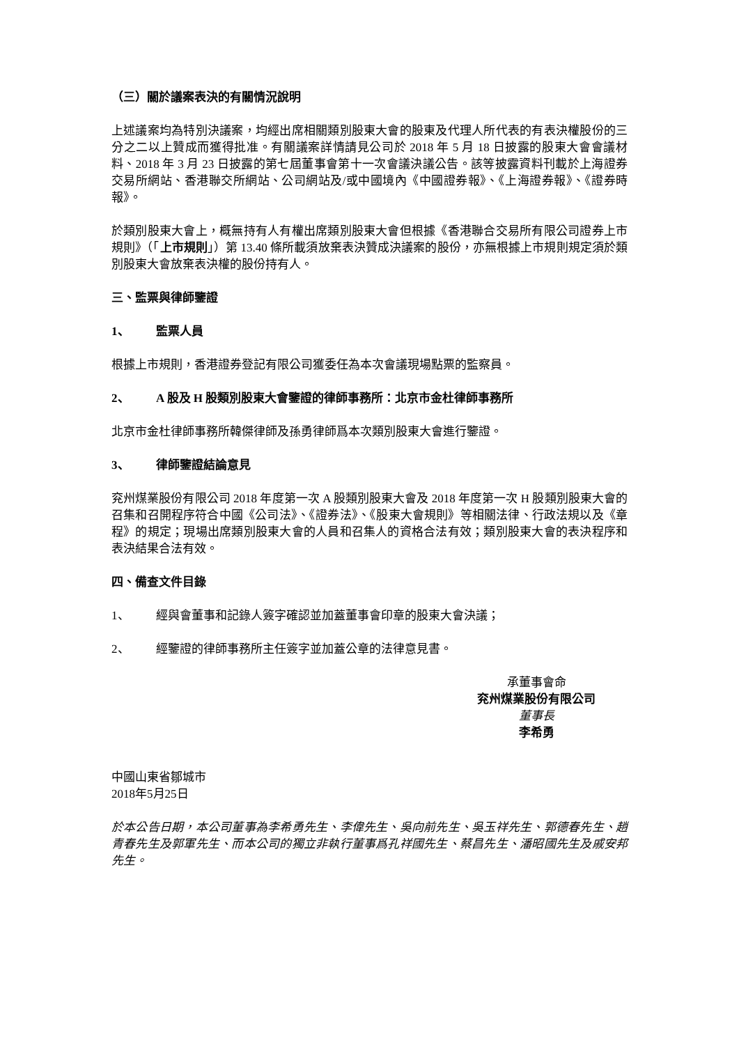（三）關於議案表決的有關情況說明
上述議案均為特別決議案，均經出席相關類別股東大會的股東及代理人所代表的有表決權股份的三分之二以上贊成而獲得批准。有關議案詳情請見公司於 2018 年 5 月 18 日披露的股東大會會議材料、2018 年 3 月 23 日披露的第七屆董事會第十一次會議決議公告。該等披露資料刊載於上海證券交易所網站、香港聯交所網站、公司網站及/或中國境內《中國證券報》、《上海證券報》、《證券時報》。
於類別股東大會上，概無持有人有權出席類別股東大會但根據《香港聯合交易所有限公司證券上市規則》（「上市規則」）第 13.40 條所載須放棄表決贊成決議案的股份，亦無根據上市規則規定須於類別股東大會放棄表決權的股份持有人。
三、監票與律師鑒證
1、 監票人員
根據上市規則，香港證券登記有限公司獲委任為本次會議現場點票的監察員。
2、 A 股及 H 股類別股東大會鑒證的律師事務所：北京市金杜律師事務所
北京市金杜律師事務所韓傑律師及孫勇律師爲本次類別股東大會進行鑒證。
3、 律師鑒證結論意見
兖州煤業股份有限公司 2018 年度第一次 A 股類別股東大會及 2018 年度第一次 H 股類別股東大會的召集和召開程序符合中國《公司法》、《證券法》、《股東大會規則》等相關法律、行政法規以及《章程》的規定；現場出席類別股東大會的人員和召集人的資格合法有效；類別股東大會的表決程序和表決結果合法有效。
四、備查文件目錄
1、 經與會董事和記錄人簽字確認並加蓋董事會印章的股東大會決議；
2、 經鑒證的律師事務所主任簽字並加蓋公章的法律意見書。
承董事會命
兖州煤業股份有限公司
董事長
李希勇
中國山東省鄒城市
2018年5月25日
於本公告日期，本公司董事為李希勇先生、李偉先生、吳向前先生、吳玉祥先生、郭德春先生、趙青春先生及郭軍先生、而本公司的獨立非執行董事爲孔祥國先生、蔡昌先生、潘昭國先生及戚安邦先生。